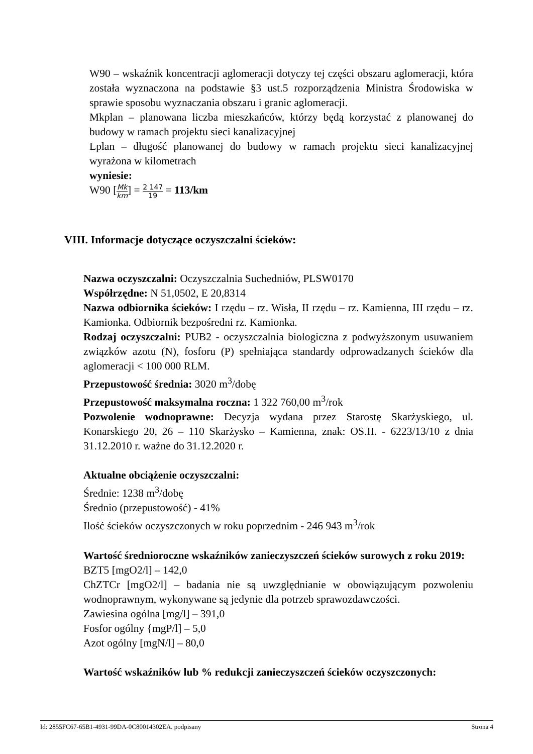W90 – wskaźnik koncentracji aglomeracji dotyczy tej części obszaru aglomeracji, która została wyznaczona na podstawie §3 ust.5 rozporządzenia Ministra Środowiska w sprawie sposobu wyznaczania obszaru i granic aglomeracji.
Mkplan – planowana liczba mieszkańców, którzy będą korzystać z planowanej do budowy w ramach projektu sieci kanalizacyjnej
Lplan – długość planowanej do budowy w ramach projektu sieci kanalizacyjnej wyrażona w kilometrach
wyniesie:
W90 [Mk km] = 2 147 19 = 113/km
VIII. Informacje dotyczące oczyszczalni ścieków:
Nazwa oczyszczalni: Oczyszczalnia Suchedniów, PLSW0170
Współrzędne: N 51,0502, E 20,8314
Nazwa odbiornika ścieków: I rzędu – rz. Wisła, II rzędu – rz. Kamienna, III rzędu – rz. Kamionka. Odbiornik bezpośredni rz. Kamionka.
Rodzaj oczyszczalni: PUB2 - oczyszczalnia biologiczna z podwyższonym usuwaniem związków azotu (N), fosforu (P) spełniająca standardy odprowadzanych ścieków dla aglomeracji < 100 000 RLM.
Przepustowość średnia: 3020 m<sup>3</sup>/dobę
Przepustowość maksymalna roczna: 1 322 760,00 m<sup>3</sup>/rok
Pozwolenie wodnoprawne: Decyzja wydana przez Starostę Skarżyskiego, ul. Konarskiego 20, 26 – 110 Skarżysko – Kamienna, znak: OS.II. - 6223/13/10 z dnia 31.12.2010 r. ważne do 31.12.2020 r.
Aktualne obciążenie oczyszczalni:
Średnie: 1238 m<sup>3</sup>/dobę
Średnio (przepustowość) - 41%
Ilość ścieków oczyszczonych w roku poprzednim - 246 943 m<sup>3</sup>/rok
Wartość średnioroczne wskaźników zanieczyszczeń ścieków surowych z roku 2019:
BZT5 [mgO2/l] – 142,0
ChZTCr [mgO2/l] – badania nie są uwzględnianie w obowiązującym pozwoleniu wodnoprawnym, wykonywane są jedynie dla potrzeb sprawozdawczości.
Zawiesina ogólna [mg/l] – 391,0
Fosfor ogólny {mgP/l] – 5,0
Azot ogólny [mgN/l] – 80,0
Wartość wskaźników lub % redukcji zanieczyszczeń ścieków oczyszczonych:
Id: 2855FC67-65B1-4931-99DA-0C80014302EA. podpisany Strona 4